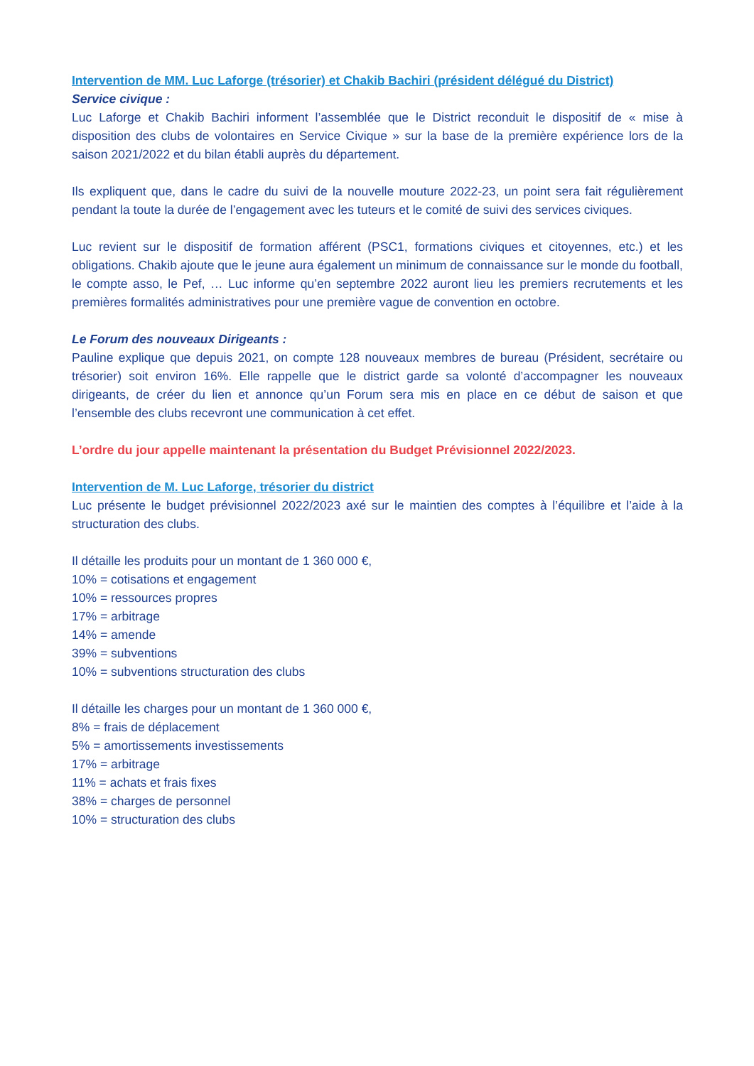Intervention de MM. Luc Laforge (trésorier) et Chakib Bachiri (président délégué du District)
Service civique :
Luc Laforge et Chakib Bachiri informent l’assemblée que le District reconduit le dispositif de « mise à disposition des clubs de volontaires en Service Civique » sur la base de la première expérience lors de la saison 2021/2022 et du bilan établi auprès du département.
Ils expliquent que, dans le cadre du suivi de la nouvelle mouture 2022-23, un point sera fait régulièrement pendant la toute la durée de l’engagement avec les tuteurs et le comité de suivi des services civiques.
Luc revient sur le dispositif de formation afférent (PSC1, formations civiques et citoyennes, etc.) et les obligations. Chakib ajoute que le jeune aura également un minimum de connaissance sur le monde du football, le compte asso, le Pef, … Luc informe qu’en septembre 2022 auront lieu les premiers recrutements et les premières formalités administratives pour une première vague de convention en octobre.
Le Forum des nouveaux Dirigeants :
Pauline explique que depuis 2021, on compte 128 nouveaux membres de bureau (Président, secrétaire ou trésorier) soit environ 16%. Elle rappelle que le district garde sa volonté d’accompagner les nouveaux dirigeants, de créer du lien et annonce qu’un Forum sera mis en place en ce début de saison et que l’ensemble des clubs recevront une communication à cet effet.
L’ordre du jour appelle maintenant la présentation du Budget Prévisionnel 2022/2023.
Intervention de M. Luc Laforge, trésorier du district
Luc présente le budget prévisionnel 2022/2023 axé sur le maintien des comptes à l’équilibre et l’aide à la structuration des clubs.
Il détaille les produits pour un montant de 1 360 000 €,
10% = cotisations et engagement
10% = ressources propres
17% = arbitrage
14% = amende
39% = subventions
10% = subventions structuration des clubs
Il détaille les charges pour un montant de 1 360 000 €,
8% = frais de déplacement
5% = amortissements investissements
17% = arbitrage
11% = achats et frais fixes
38% = charges de personnel
10% = structuration des clubs